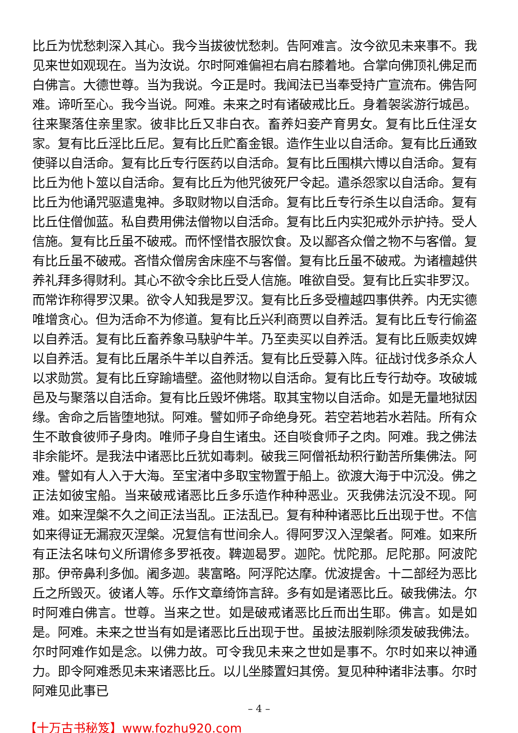比丘为忧愁刺深入其心。我今当拔彼忧愁刺。告阿难言。汝今欲见未来事不。我见来世如观现在。当为汝说。尔时阿难偏袒右肩右膝着地。合掌向佛顶礼佛足而白佛言。大德世尊。当为我说。今正是时。我闻法已当奉受持广宣流布。佛告阿难。谛听至心。我今当说。阿难。未来之时有诸破戒比丘。身着袈裟游行城邑。往来聚落住亲里家。彼非比丘又非白衣。畜养妇妾产育男女。复有比丘住淫女家。复有比丘淫比丘尼。复有比丘贮畜金银。造作生业以自活命。复有比丘通致使驿以自活命。复有比丘专行医药以自活命。复有比丘围棋六博以自活命。复有比丘为他卜筮以自活命。复有比丘为他咒彼死尸令起。遣杀怨家以自活命。复有比丘为他诵咒驱遣鬼神。多取财物以自活命。复有比丘专行杀生以自活命。复有比丘住僧伽蓝。私自费用佛法僧物以自活命。复有比丘内实犯戒外示护持。受人信施。复有比丘虽不破戒。而怀悭惜衣服饮食。及以鄙吝众僧之物不与客僧。复有比丘虽不破戒。吝惜众僧房舍床座不与客僧。复有比丘虽不破戒。为诸檀越供养礼拜多得财利。其心不欲令余比丘受人信施。唯欲自受。复有比丘实非罗汉。而常诈称得罗汉果。欲令人知我是罗汉。复有比丘多受檀越四事供养。内无实德唯增贪心。但为活命不为修道。复有比丘兴利商贾以自养活。复有比丘专行偷盗以自养活。复有比丘畜养象马駃驴牛羊。乃至卖买以自养活。复有比丘贩卖奴婢以自养活。复有比丘屠杀牛羊以自养活。复有比丘受募入阵。征战讨伐多杀众人以求勋赏。复有比丘穿踰墙壁。盗他财物以自活命。复有比丘专行劫夺。攻破城邑及与聚落以自活命。复有比丘毁坏佛塔。取其宝物以自活命。如是无量地狱因缘。舍命之后皆堕地狱。阿难。譬如师子命绝身死。若空若地若水若陆。所有众生不敢食彼师子身肉。唯师子身自生诸虫。还自啖食师子之肉。阿难。我之佛法非余能坏。是我法中诸恶比丘犹如毒刺。破我三阿僧祇劫积行勤苦所集佛法。阿难。譬如有人入于大海。至宝渚中多取宝物置于船上。欲渡大海于中沉没。佛之正法如彼宝船。当来破戒诸恶比丘多乐造作种种恶业。灭我佛法沉没不现。阿难。如来涅槃不久之间正法当乱。正法乱已。复有种种诸恶比丘出现于世。不信如来得证无漏寂灭涅槃。况复信有世间余人。得阿罗汉入涅槃者。阿难。如来所有正法名味句义所谓修多罗祇夜。鞞迦曷罗。迦陀。忧陀那。尼陀那。阿波陀那。伊帝鼻利多伽。阇多迦。裴富略。阿浮陀达摩。优波提舍。十二部经为恶比丘之所毁灭。彼诸人等。乐作文章绮饰言辞。多有如是诸恶比丘。破我佛法。尔时阿难白佛言。世尊。当来之世。如是破戒诸恶比丘而出生耶。佛言。如是如是。阿难。未来之世当有如是诸恶比丘出现于世。虽披法服剃除须发破我佛法。尔时阿难作如是念。以佛力故。可令我见未来之世如是事不。尔时如来以神通力。即令阿难悉见未来诸恶比丘。以儿坐膝置妇其傍。复见种种诸非法事。尔时阿难见此事已
– 4 –
【十万古书秘笈】www.fozhu920.com